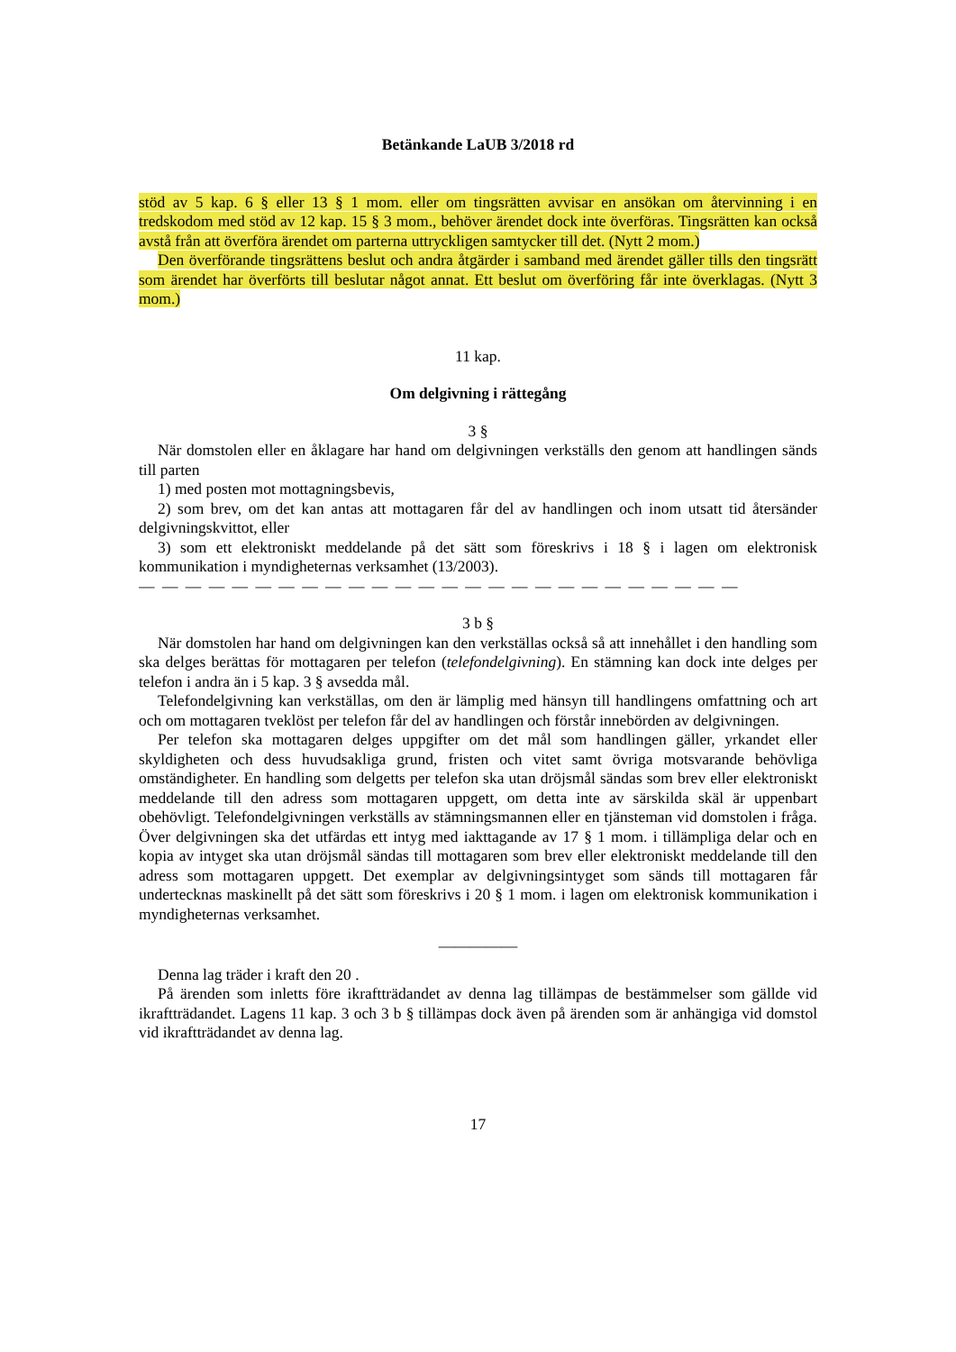Betänkande LaUB 3/2018 rd
stöd av 5 kap. 6 § eller 13 § 1 mom. eller om tingsrätten avvisar en ansökan om återvinning i en tredskodom med stöd av 12 kap. 15 § 3 mom., behöver ärendet dock inte överföras. Tingsrätten kan också avstå från att överföra ärendet om parterna uttryckligen samtycker till det. (Nytt 2 mom.)
Den överförande tingsrättens beslut och andra åtgärder i samband med ärendet gäller tills den tingsrätt som ärendet har överförts till beslutar något annat. Ett beslut om överföring får inte överklagas. (Nytt 3 mom.)
11 kap.
Om delgivning i rättegång
3 §
När domstolen eller en åklagare har hand om delgivningen verkställs den genom att handlingen sänds till parten
1) med posten mot mottagningsbevis,
2) som brev, om det kan antas att mottagaren får del av handlingen och inom utsatt tid återsänder delgivningskvittot, eller
3) som ett elektroniskt meddelande på det sätt som föreskrivs i 18 § i lagen om elektronisk kommunikation i myndigheternas verksamhet (13/2003).
— — — — — — — — — — — — — — — — — — — — — — — — — —
3 b §
När domstolen har hand om delgivningen kan den verkställas också så att innehållet i den handling som ska delges berättas för mottagaren per telefon (telefondelgivning). En stämning kan dock inte delges per telefon i andra än i 5 kap. 3 § avsedda mål.
Telefondelgivning kan verkställas, om den är lämplig med hänsyn till handlingens omfattning och art och om mottagaren tveklöst per telefon får del av handlingen och förstår innebörden av delgivningen.
Per telefon ska mottagaren delges uppgifter om det mål som handlingen gäller, yrkandet eller skyldigheten och dess huvudsakliga grund, fristen och vitet samt övriga motsvarande behövliga omständigheter. En handling som delgetts per telefon ska utan dröjsmål sändas som brev eller elektroniskt meddelande till den adress som mottagaren uppgett, om detta inte av särskilda skäl är uppenbart obehövligt. Telefondelgivningen verkställs av stämningsmannen eller en tjänsteman vid domstolen i fråga. Över delgivningen ska det utfärdas ett intyg med iakttagande av 17 § 1 mom. i tillämpliga delar och en kopia av intyget ska utan dröjsmål sändas till mottagaren som brev eller elektroniskt meddelande till den adress som mottagaren uppgett. Det exemplar av delgivningsintyget som sänds till mottagaren får undertecknas maskinellt på det sätt som föreskrivs i 20 § 1 mom. i lagen om elektronisk kommunikation i myndigheternas verksamhet.
—————
Denna lag träder i kraft den 20 .
På ärenden som inletts före ikraftträdandet av denna lag tillämpas de bestämmelser som gällde vid ikraftträdandet. Lagens 11 kap. 3 och 3 b § tillämpas dock även på ärenden som är anhängiga vid domstol vid ikraftträdandet av denna lag.
17